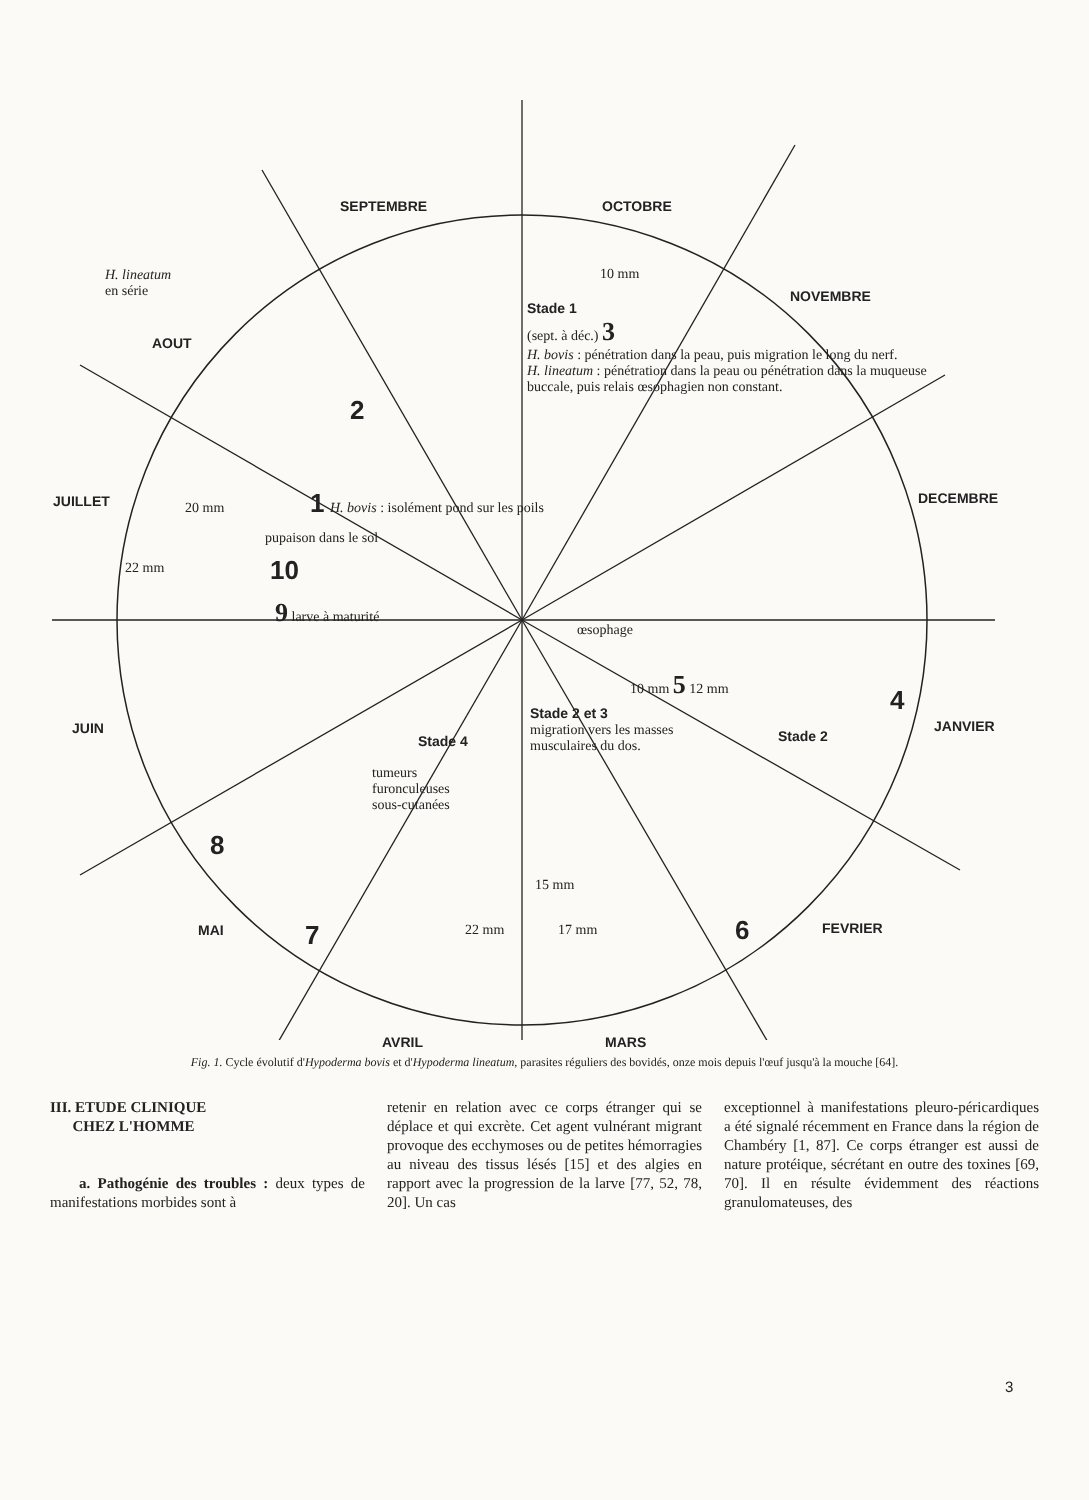SEPTEMBRE OCTOBRE
NOVEMBRE
DECEMBRE
JANVIER
FEVRIER
MARS
AVRIL
MAI
JUIN
JUILLET
AOUT
H. lineatum
en série
10 mm
Stade 1
(sept. à déc.) 3
H. bovis : pénétration dans la peau, puis migration le long du nerf.
H. lineatum : pénétration dans la peau ou pénétration dans la muqueuse buccale, puis relais œsophagien non constant.
2
20 mm 1
H. bovis : isolément pond sur les poils
pupaison dans le sol
22 mm 10
9 larve à maturité
œsophage
10 mm 5 12 mm
4
Stade 2 et 3
migration vers les masses musculaires du dos.
Stade 2
Stade 4
tumeurs
furonculeuses
sous-cutanées
8
15 mm
17 mm 6
7 22 mm
Fig. 1. Cycle évolutif d'Hypoderma bovis et d'Hypoderma lineatum, parasites réguliers des bovidés, onze mois depuis l'œuf jusqu'à la mouche [64].
III. ETUDE CLINIQUE
CHEZ L'HOMME
a. Pathogénie des troubles : deux types de manifestations morbides sont à
retenir en relation avec ce corps étranger qui se déplace et qui excrète. Cet agent vulnérant migrant provoque des ecchymoses ou de petites hémorragies au niveau des tissus lésés [15] et des algies en rapport avec la progression de la larve [77, 52, 78, 20]. Un cas
exceptionnel à manifestations pleuro-péricardiques a été signalé récemment en France dans la région de Chambéry [1, 87]. Ce corps étranger est aussi de nature protéique, sécrétant en outre des toxines [69, 70]. Il en résulte évidemment des réactions granulomateuses, des
3